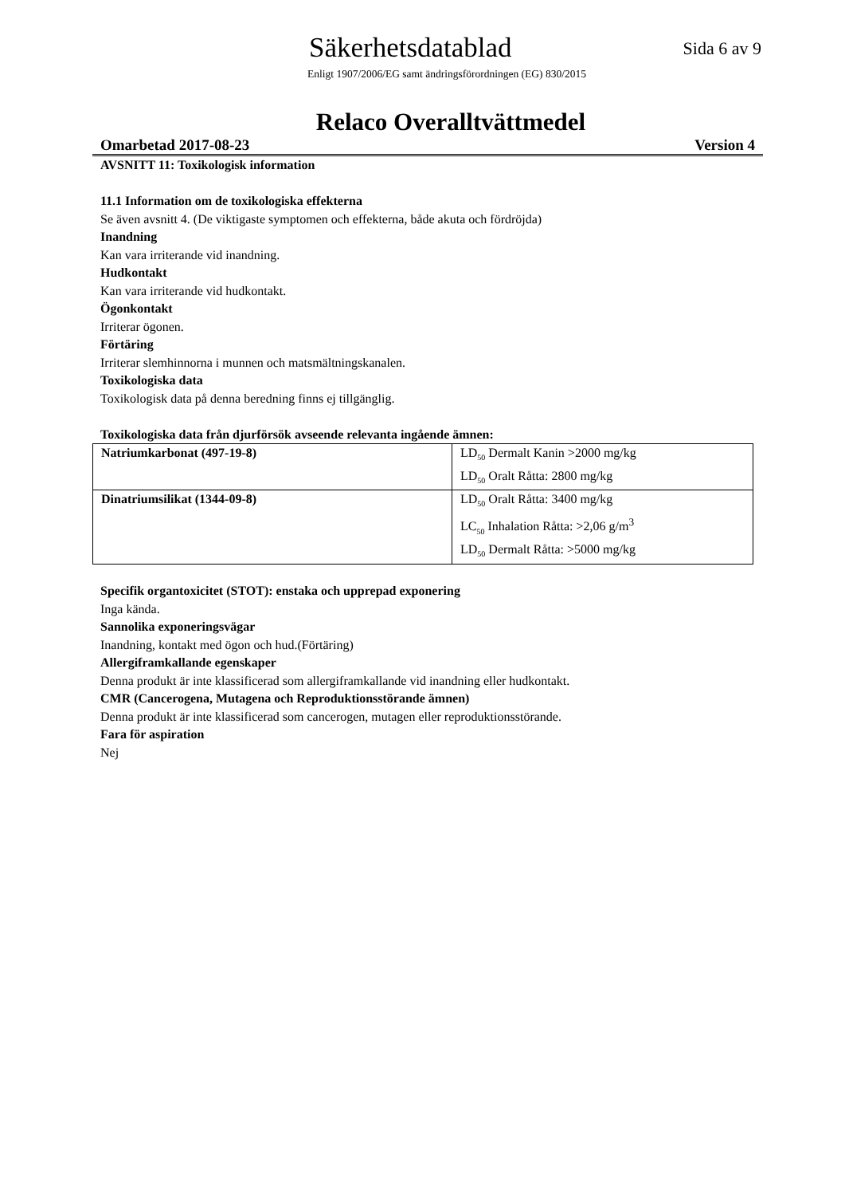Säkerhetsdatablad
Sida 6 av 9
Enligt 1907/2006/EG samt ändringsförordningen (EG) 830/2015
Relaco Overalltvättmedel
Omarbetad 2017-08-23 Version 4
AVSNITT 11: Toxikologisk information
11.1 Information om de toxikologiska effekterna
Se även avsnitt 4. (De viktigaste symptomen och effekterna, både akuta och fördröjda)
Inandning
Kan vara irriterande vid inandning.
Hudkontakt
Kan vara irriterande vid hudkontakt.
Ögonkontakt
Irriterar ögonen.
Förtäring
Irriterar slemhinnorna i munnen och matsmältningskanalen.
Toxikologiska data
Toxikologisk data på denna beredning finns ej tillgänglig.
Toxikologiska data från djurförsök avseende relevanta ingående ämnen:
| Natriumkarbonat (497-19-8) | LD<sub>50</sub> Dermalt Kanin >2000 mg/kg LD<sub>50</sub> Oralt Råtta: 2800 mg/kg |
| Dinatriumsilikat (1344-09-8) | LD<sub>50</sub> Oralt Råtta: 3400 mg/kg LC<sub>50</sub> Inhalation Råtta: >2,06 g/m<sup>3</sup> LD<sub>50</sub> Dermalt Råtta: >5000 mg/kg |
Specifik organtoxicitet (STOT): enstaka och upprepad exponering
Inga kända.
Sannolika exponeringsvägar
Inandning, kontakt med ögon och hud.(Förtäring)
Allergiframkallande egenskaper
Denna produkt är inte klassificerad som allergiframkallande vid inandning eller hudkontakt.
CMR (Cancerogena, Mutagena och Reproduktionsstörande ämnen)
Denna produkt är inte klassificerad som cancerogen, mutagen eller reproduktionsstörande.
Fara för aspiration
Nej